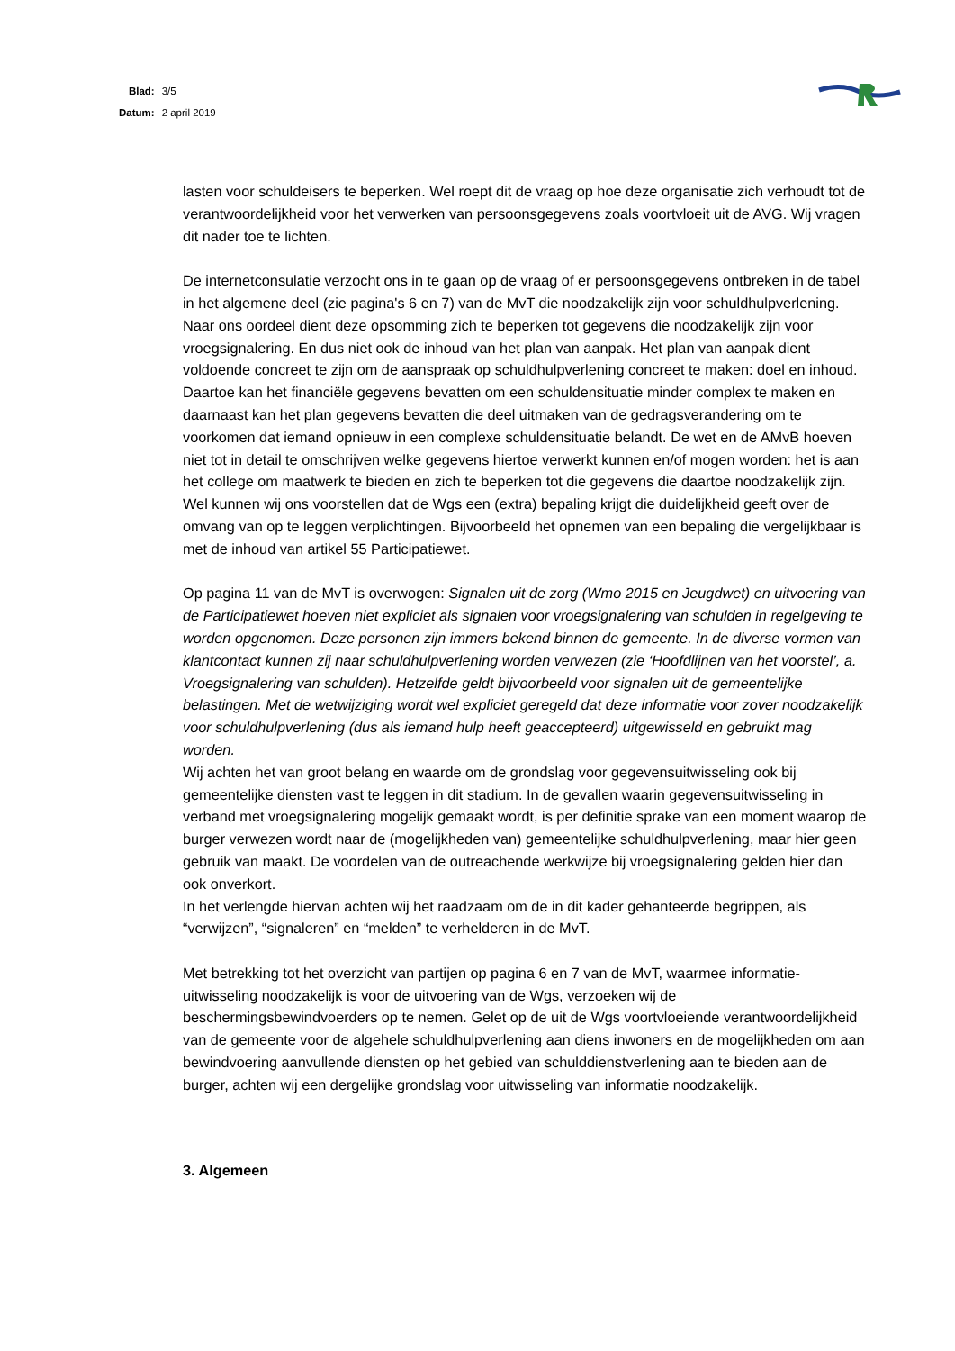| Blad: | 3/5 |
| Datum: | 2 april 2019 |
lasten voor schuldeisers te beperken. Wel roept dit de vraag op hoe deze organisatie zich verhoudt tot de verantwoordelijkheid voor het verwerken van persoonsgegevens zoals voortvloeit uit de AVG. Wij vragen dit nader toe te lichten.
De internetconsulatie verzocht ons in te gaan op de vraag of er persoonsgegevens ontbreken in de tabel in het algemene deel (zie pagina's 6 en 7) van de MvT die noodzakelijk zijn voor schuldhulpverlening. Naar ons oordeel dient deze opsomming zich te beperken tot gegevens die noodzakelijk zijn voor vroegsignalering. En dus niet ook de inhoud van het plan van aanpak. Het plan van aanpak dient voldoende concreet te zijn om de aanspraak op schuldhulpverlening concreet te maken: doel en inhoud. Daartoe kan het financiële gegevens bevatten om een schuldensituatie minder complex te maken en daarnaast kan het plan gegevens bevatten die deel uitmaken van de gedragsverandering om te voorkomen dat iemand opnieuw in een complexe schuldensituatie belandt. De wet en de AMvB hoeven niet tot in detail te omschrijven welke gegevens hiertoe verwerkt kunnen en/of mogen worden: het is aan het college om maatwerk te bieden en zich te beperken tot die gegevens die daartoe noodzakelijk zijn. Wel kunnen wij ons voorstellen dat de Wgs een (extra) bepaling krijgt die duidelijkheid geeft over de omvang van op te leggen verplichtingen. Bijvoorbeeld het opnemen van een bepaling die vergelijkbaar is met de inhoud van artikel 55 Participatiewet.
Op pagina 11 van de MvT is overwogen: Signalen uit de zorg (Wmo 2015 en Jeugdwet) en uitvoering van de Participatiewet hoeven niet expliciet als signalen voor vroegsignalering van schulden in regelgeving te worden opgenomen. Deze personen zijn immers bekend binnen de gemeente. In de diverse vormen van klantcontact kunnen zij naar schuldhulpverlening worden verwezen (zie ‘Hoofdlijnen van het voorstel’, a. Vroegsignalering van schulden). Hetzelfde geldt bijvoorbeeld voor signalen uit de gemeentelijke belastingen. Met de wetwijziging wordt wel expliciet geregeld dat deze informatie voor zover noodzakelijk voor schuldhulpverlening (dus als iemand hulp heeft geaccepteerd) uitgewisseld en gebruikt mag worden.
Wij achten het van groot belang en waarde om de grondslag voor gegevensuitwisseling ook bij gemeentelijke diensten vast te leggen in dit stadium. In de gevallen waarin gegevensuitwisseling in verband met vroegsignalering mogelijk gemaakt wordt, is per definitie sprake van een moment waarop de burger verwezen wordt naar de (mogelijkheden van) gemeentelijke schuldhulpverlening, maar hier geen gebruik van maakt. De voordelen van de outreachende werkwijze bij vroegsignalering gelden hier dan ook onverkort.
In het verlengde hiervan achten wij het raadzaam om de in dit kader gehanteerde begrippen, als “verwijzen”, “signaleren” en “melden” te verhelderen in de MvT.
Met betrekking tot het overzicht van partijen op pagina 6 en 7 van de MvT, waarmee informatie-uitwisseling noodzakelijk is voor de uitvoering van de Wgs, verzoeken wij de beschermingsbewindvoerders op te nemen. Gelet op de uit de Wgs voortvloeiende verantwoordelijkheid van de gemeente voor de algehele schuldhulpverlening aan diens inwoners en de mogelijkheden om aan bewindvoering aanvullende diensten op het gebied van schulddienstverlening aan te bieden aan de burger, achten wij een dergelijke grondslag voor uitwisseling van informatie noodzakelijk.
3. Algemeen